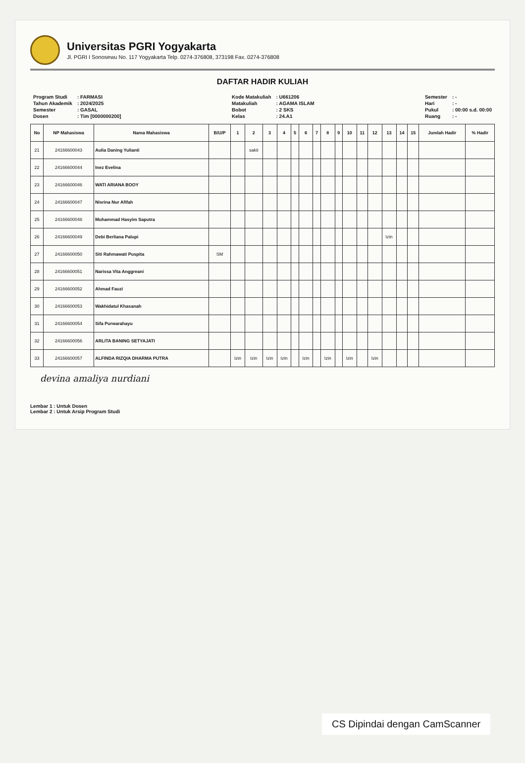Universitas PGRI Yogyakarta
Jl. PGRI I Sonosewu No. 117 Yogyakarta Telp. 0274-376808, 373198 Fax. 0274-376808
DAFTAR HADIR KULIAH
| Program Studi | : FARMASI |
| Tahun Akademik | : 2024/2025 |
| Semester | : GASAL |
| Dosen | : Tim [0000000200] |
| Kode Matakuliah | : U661206 |
| Matakuliah | : AGAMA ISLAM |
| Bobot | : 2 SKS |
| Kelas | : 24.A1 |
| Semester | : - |
| Hari | : - |
| Pukul | : 00:00 s.d. 00:00 |
| Ruang | : - |
| No | NP Mahasiswa | Nama Mahasiswa | B/U/P | 1 | 2 | 3 | 4 | 5 | 6 | 7 | 8 | 9 | 10 | 11 | 12 | 13 | 14 | 15 | Jumlah Hadir | % Hadir |
| --- | --- | --- | --- | --- | --- | --- | --- | --- | --- | --- | --- | --- | --- | --- | --- | --- | --- | --- | --- | --- |
| 21 | 24166600043 | Aulia Daning Yulianti | | | sakit | | | | | | | | | | | | | | | |
| 22 | 24166600044 | Inez Evelina | | | | | | | | | | | | | | | | | | |
| 23 | 24166600046 | WATI ARIANA BOOY | | | | | | | | | | | | | | | | | | |
| 24 | 24166600047 | Nisrina Nur Afifah | | | | | | | | | | | | | | | | | | |
| 25 | 24166600048 | Muhammad Hasyim Saputra | | | | | | | | | | | | | | | | | | |
| 26 | 24166600049 | Debi Berliana Palupi | | | | | | | | | | | | | | Izin | | | | |
| 27 | 24166600050 | Siti Rahmawati Puspita | SM | | | | | | | | | | | | | | | | | |
| 28 | 24166600051 | Narissa Vita Anggreani | | | | | | | | | | | | | | | | | | |
| 29 | 24166600052 | Ahmad Fauzi | | | | | | | | | | | | | | | | | | |
| 30 | 24166600053 | Wakhidatul Khasanah | | | | | | | | | | | | | | | | | | |
| 31 | 24166600054 | Sifa Purwarahayu | | | | | | | | | | | | | | | | | | |
| 32 | 24166600056 | ARLITA BANING SETYAJATI | | | | | | | | | | | | | | | | | | |
| 33 | 24166600057 | ALFINDA RIZQIA DHARMA PUTRA | | Izin | Izin | Izin | Izin | | Izin | | Izin | | Izin | | Izin | | | | | |
devina amaliya nurdiani
Lembar 1 : Untuk Dosen
Lembar 2 : Untuk Arsip Program Studi
CS Dipindai dengan CamScanner